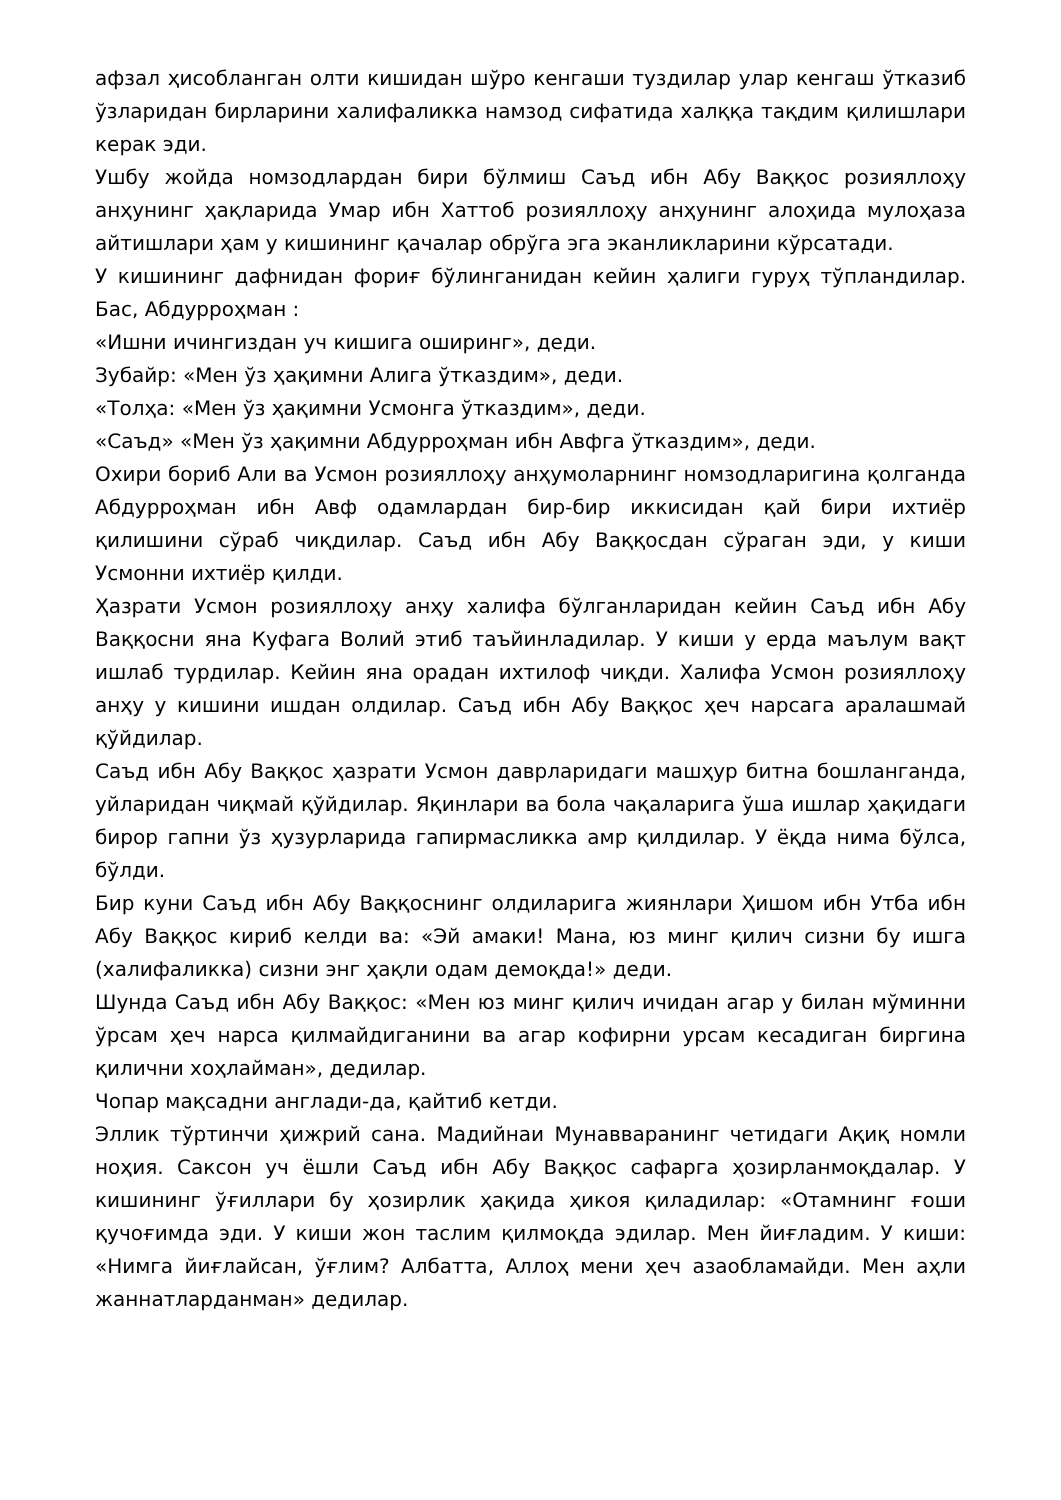афзал ҳисобланган олти кишидан шўро кенгаши туздилар улар кенгаш ўтказиб ўзларидан бирларини халифаликка намзод сифатида халққа тақдим қилишлари керак эди.
Ушбу жойда номзодлардан бири бўлмиш Саъд ибн Абу Ваққос розияллоҳу анҳунинг ҳақларида Умар ибн Хаттоб розияллоҳу анҳунинг алоҳида мулоҳаза айтишлари ҳам у кишининг қачалар обрўга эга эканликларини кўрсатади.
У кишининг дафнидан фориғ бўлинганидан кейин ҳалиги гуруҳ тўпландилар. Бас, Абдурроҳман :
«Ишни ичингиздан уч кишига оширинг», деди.
Зубайр: «Мен ўз ҳақимни Алига ўтказдим», деди.
«Толҳа: «Мен ўз ҳақимни Усмонга ўтказдим», деди.
«Саъд» «Мен ўз ҳақимни Абдурроҳман ибн Авфга ўтказдим», деди.
Охири бориб Али ва Усмон розияллоҳу анҳумоларнинг номзодларигина қолганда Абдурроҳман ибн Авф одамлардан бир-бир иккисидан қай бири ихтиёр қилишини сўраб чиқдилар. Саъд ибн Абу Ваққосдан сўраган эди, у киши Усмонни ихтиёр қилди.
Ҳазрати Усмон розияллоҳу анҳу халифа бўлганларидан кейин Саъд ибн Абу Ваққосни яна Куфага Волий этиб таъйинладилар. У киши у ерда маълум вақт ишлаб турдилар. Кейин яна орадан ихтилоф чиқди. Халифа Усмон розияллоҳу анҳу у кишини ишдан олдилар. Саъд ибн Абу Ваққос ҳеч нарсага аралашмай қўйдилар.
Саъд ибн Абу Ваққос ҳазрати Усмон даврларидаги машҳур битна бошланганда, уйларидан чиқмай қўйдилар. Яқинлари ва бола чақаларига ўша ишлар ҳақидаги бирор гапни ўз ҳузурларида гапирмасликка амр қилдилар. У ёқда нима бўлса, бўлди.
Бир куни Саъд ибн Абу Ваққоснинг олдиларига жиянлари Ҳишом ибн Утба ибн Абу Ваққос кириб келди ва: «Эй амаки! Мана, юз минг қилич сизни бу ишга (халифаликка) сизни энг ҳақли одам демоқда!» деди.
Шунда Саъд ибн Абу Ваққос: «Мен юз минг қилич ичидан агар у билан мўминни ўрсам ҳеч нарса қилмайдиганини ва агар кофирни урсам кесадиган биргина қилични хоҳлайман», дедилар.
Чопар мақсадни англади-да, қайтиб кетди.
Эллик тўртинчи ҳижрий сана. Мадийнаи Мунавваранинг четидаги Ақиқ номли ноҳия. Саксон уч ёшли Саъд ибн Абу Ваққос сафарга ҳозирланмоқдалар. У кишининг ўғиллари бу ҳозирлик ҳақида ҳикоя қиладилар: «Отамнинг ғоши қучоғимда эди. У киши жон таслим қилмоқда эдилар. Мен йиғладим. У киши: «Нимга йиғлайсан, ўғлим? Албатта, Аллоҳ мени ҳеч азаобламайди. Мен аҳли жаннатлардан­ман» дедилар.